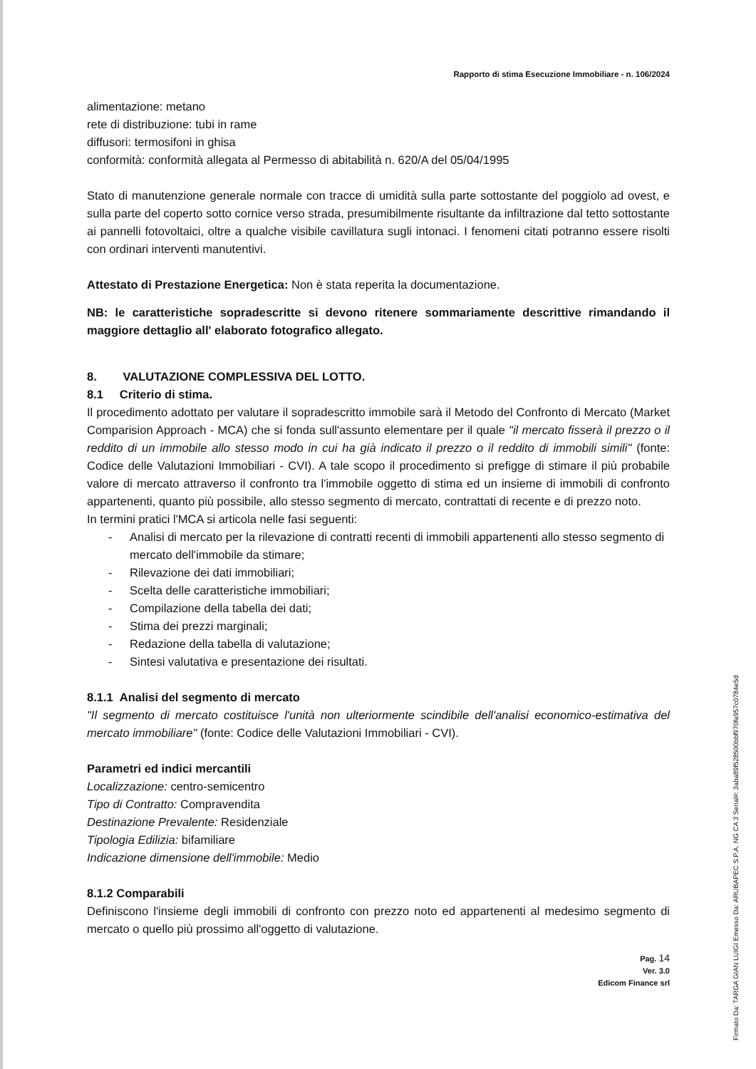Rapporto di stima Esecuzione Immobiliare - n. 106/2024
alimentazione: metano
rete di distribuzione: tubi in rame
diffusori: termosifoni in ghisa
conformità: conformità allegata al Permesso di abitabilità n. 620/A del 05/04/1995
Stato di manutenzione generale normale con tracce di umidità sulla parte sottostante del poggiolo ad ovest, e sulla parte del coperto sotto cornice verso strada, presumibilmente risultante da infiltrazione dal tetto sottostante ai pannelli fotovoltaici, oltre a qualche visibile cavillatura sugli intonaci. I fenomeni citati potranno essere risolti con ordinari interventi manutentivi.
Attestato di Prestazione Energetica: Non è stata reperita la documentazione.
NB: le caratteristiche sopradescritte si devono ritenere sommariamente descrittive rimandando il maggiore dettaglio all' elaborato fotografico allegato.
8. VALUTAZIONE COMPLESSIVA DEL LOTTO.
8.1 Criterio di stima.
Il procedimento adottato per valutare il sopradescritto immobile sarà il Metodo del Confronto di Mercato (Market Comparision Approach - MCA) che si fonda sull'assunto elementare per il quale "il mercato fisserà il prezzo o il reddito di un immobile allo stesso modo in cui ha già indicato il prezzo o il reddito di immobili simili" (fonte: Codice delle Valutazioni Immobiliari - CVI). A tale scopo il procedimento si prefigge di stimare il più probabile valore di mercato attraverso il confronto tra l'immobile oggetto di stima ed un insieme di immobili di confronto appartenenti, quanto più possibile, allo stesso segmento di mercato, contrattati di recente e di prezzo noto.
In termini pratici l'MCA si articola nelle fasi seguenti:
- Analisi di mercato per la rilevazione di contratti recenti di immobili appartenenti allo stesso segmento di mercato dell'immobile da stimare;
- Rilevazione dei dati immobiliari;
- Scelta delle caratteristiche immobiliari;
- Compilazione della tabella dei dati;
- Stima dei prezzi marginali;
- Redazione della tabella di valutazione;
- Sintesi valutativa e presentazione dei risultati.
8.1.1 Analisi del segmento di mercato
"Il segmento di mercato costituisce l'unità non ulteriormente scindibile dell'analisi economico-estimativa del mercato immobiliare" (fonte: Codice delle Valutazioni Immobiliari - CVI).
Parametri ed indici mercantili
Localizzazione: centro-semicentro
Tipo di Contratto: Compravendita
Destinazione Prevalente: Residenziale
Tipologia Edilizia: bifamiliare
Indicazione dimensione dell'immobile: Medio
8.1.2 Comparabili
Definiscono l'insieme degli immobili di confronto con prezzo noto ed appartenenti al medesimo segmento di mercato o quello più prossimo all'oggetto di valutazione.
Pag. 14
Ver. 3.0
Edicom Finance srl
Firmato Da: TARGA GIAN LUIGI Emesso Da: ARUBAPEC S.P.A. NG CA 3 Serial#: 3aba89f528500bbf970fa957c0784e5d